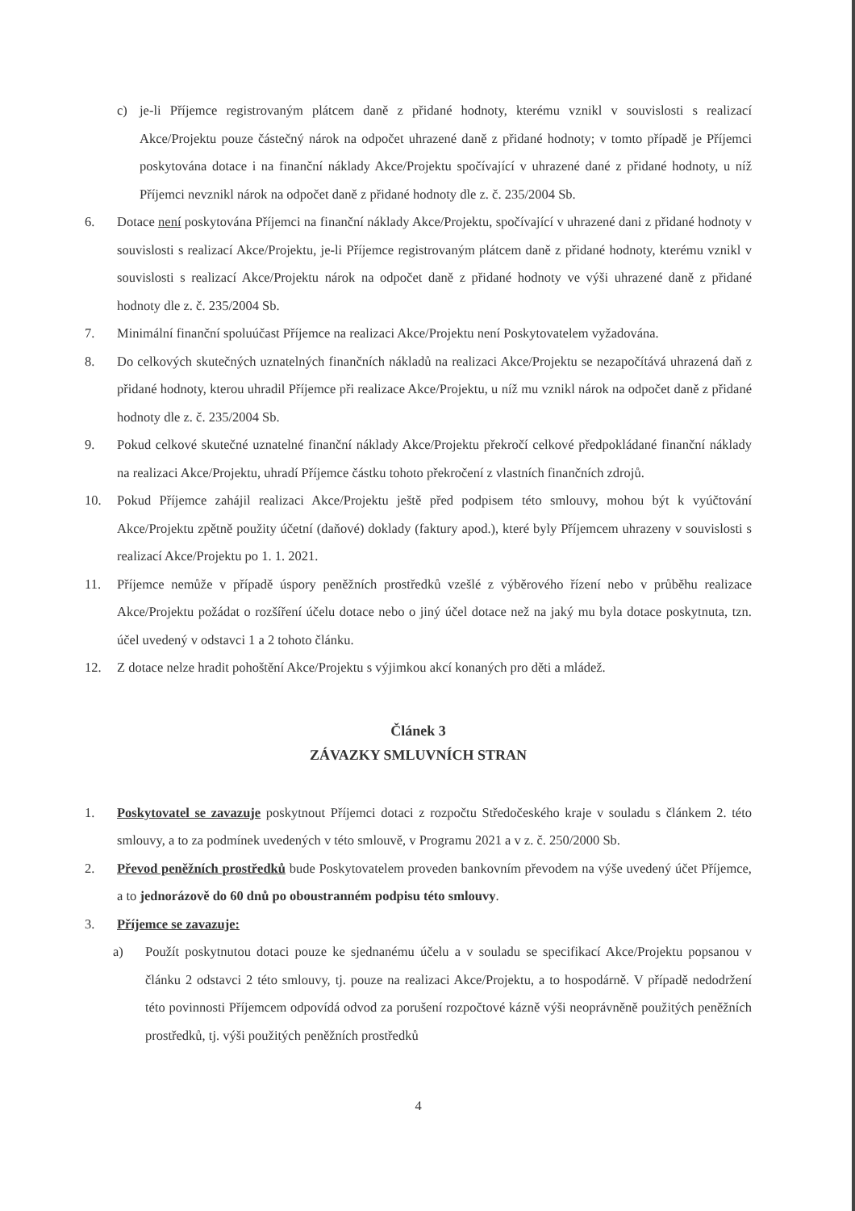c) je-li Příjemce registrovaným plátcem daně z přidané hodnoty, kterému vznikl v souvislosti s realizací Akce/Projektu pouze částečný nárok na odpočet uhrazené daně z přidané hodnoty; v tomto případě je Příjemci poskytována dotace i na finanční náklady Akce/Projektu spočívající v uhrazené dané z přidané hodnoty, u níž Příjemci nevznikl nárok na odpočet daně z přidané hodnoty dle z. č. 235/2004 Sb.
6. Dotace není poskytována Příjemci na finanční náklady Akce/Projektu, spočívající v uhrazené dani z přidané hodnoty v souvislosti s realizací Akce/Projektu, je-li Příjemce registrovaným plátcem daně z přidané hodnoty, kterému vznikl v souvislosti s realizací Akce/Projektu nárok na odpočet daně z přidané hodnoty ve výši uhrazené daně z přidané hodnoty dle z. č. 235/2004 Sb.
7. Minimální finanční spoluúčast Příjemce na realizaci Akce/Projektu není Poskytovatelem vyžadována.
8. Do celkových skutečných uznatelných finančních nákladů na realizaci Akce/Projektu se nezapočítává uhrazená daň z přidané hodnoty, kterou uhradil Příjemce při realizace Akce/Projektu, u níž mu vznikl nárok na odpočet daně z přidané hodnoty dle z. č. 235/2004 Sb.
9. Pokud celkové skutečné uznatelné finanční náklady Akce/Projektu překročí celkové předpokládané finanční náklady na realizaci Akce/Projektu, uhradí Příjemce částku tohoto překročení z vlastních finančních zdrojů.
10. Pokud Příjemce zahájil realizaci Akce/Projektu ještě před podpisem této smlouvy, mohou být k vyúčtování Akce/Projektu zpětně použity účetní (daňové) doklady (faktury apod.), které byly Příjemcem uhrazeny v souvislosti s realizací Akce/Projektu po 1. 1. 2021.
11. Příjemce nemůže v případě úspory peněžních prostředků vzešlé z výběrového řízení nebo v průběhu realizace Akce/Projektu požádat o rozšíření účelu dotace nebo o jiný účel dotace než na jaký mu byla dotace poskytnuta, tzn. účel uvedený v odstavci 1 a 2 tohoto článku.
12. Z dotace nelze hradit pohoštění Akce/Projektu s výjimkou akcí konaných pro děti a mládež.
Článek 3
ZÁVAZKY SMLUVNÍCH STRAN
1. Poskytovatel se zavazuje poskytnout Příjemci dotaci z rozpočtu Středočeského kraje v souladu s článkem 2. této smlouvy, a to za podmínek uvedených v této smlouvě, v Programu 2021 a v z. č. 250/2000 Sb.
2. Převod peněžních prostředků bude Poskytovatelem proveden bankovním převodem na výše uvedený účet Příjemce, a to jednorázově do 60 dnů po oboustranném podpisu této smlouvy.
3. Příjemce se zavazuje:
a) Použít poskytnutou dotaci pouze ke sjednanému účelu a v souladu se specifikací Akce/Projektu popsanou v článku 2 odstavci 2 této smlouvy, tj. pouze na realizaci Akce/Projektu, a to hospodárně. V případě nedodržení této povinnosti Příjemcem odpovídá odvod za porušení rozpočtové kázně výši neoprávněně použitých peněžních prostředků, tj. výši použitých peněžních prostředků
4